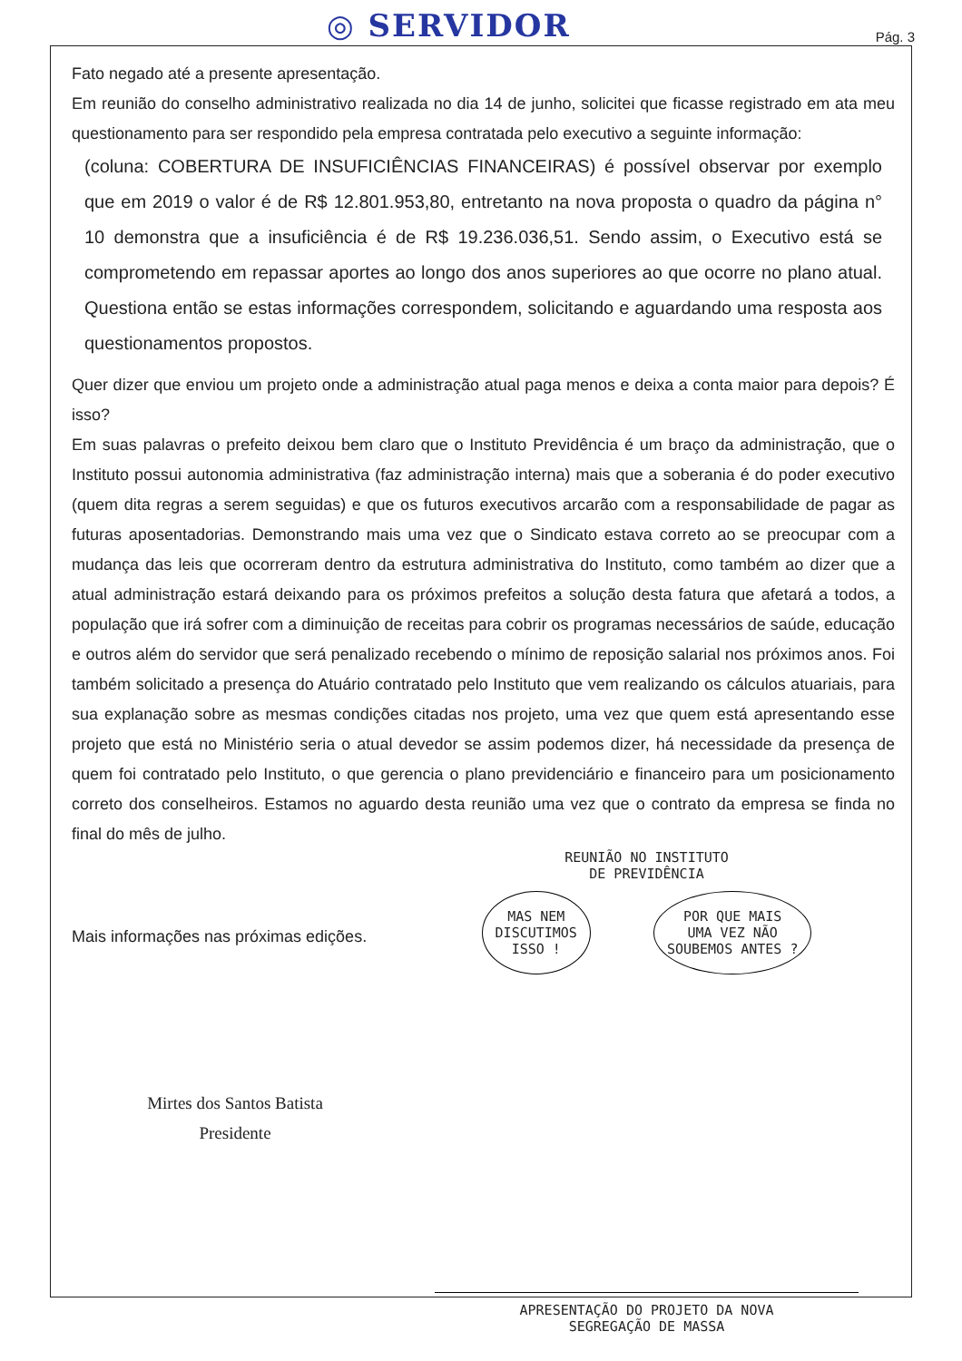◎ SERVIDOR Pág. 3
Fato negado até a presente apresentação.
Em reunião do conselho administrativo realizada no dia 14 de junho, solicitei que ficasse registrado em ata meu questionamento para ser respondido pela empresa contratada pelo executivo a seguinte informação:
(coluna: COBERTURA DE INSUFICIÊNCIAS FINANCEIRAS) é possível observar por exemplo que em 2019 o valor é de R$ 12.801.953,80, entretanto na nova proposta o quadro da página n° 10 demonstra que a insuficiência é de R$ 19.236.036,51. Sendo assim, o Executivo está se comprometendo em repassar aportes ao longo dos anos superiores ao que ocorre no plano atual. Questiona então se estas informações correspondem, solicitando e aguardando uma resposta aos questionamentos propostos.
Quer dizer que enviou um projeto onde a administração atual paga menos e deixa a conta maior para depois? É isso?
Em suas palavras o prefeito deixou bem claro que o Instituto Previdência é um braço da administração, que o Instituto possui autonomia administrativa (faz administração interna) mais que a soberania é do poder executivo (quem dita regras a serem seguidas) e que os futuros executivos arcarão com a responsabilidade de pagar as futuras aposentadorias. Demonstrando mais uma vez que o Sindicato estava correto ao se preocupar com a mudança das leis que ocorreram dentro da estrutura administrativa do Instituto, como também ao dizer que a atual administração estará deixando para os próximos prefeitos a solução desta fatura que afetará a todos, a população que irá sofrer com a diminuição de receitas para cobrir os programas necessários de saúde, educação e outros além do servidor que será penalizado recebendo o mínimo de reposição salarial nos próximos anos. Foi também solicitado a presença do Atuário contratado pelo Instituto que vem realizando os cálculos atuariais, para sua explanação sobre as mesmas condições citadas nos projeto, uma vez que quem está apresentando esse projeto que está no Ministério seria o atual devedor se assim podemos dizer, há necessidade da presença de quem foi contratado pelo Instituto, o que gerencia o plano previdenciário e financeiro para um posicionamento correto dos conselheiros. Estamos no aguardo desta reunião uma vez que o contrato da empresa se finda no final do mês de julho.
Mais informações nas próximas edições.
Mirtes dos Santos Batista
Presidente
REUNIÃO NO INSTITUTO
DE PREVIDÊNCIA
MAS NEM
DISCUTIMOS
ISSO ! POR QUE MAIS
UMA VEZ NÃO
SOUBEMOS ANTES ?
APRESENTAÇÃO DO PROJETO DA NOVA
SEGREGAÇÃO DE MASSA